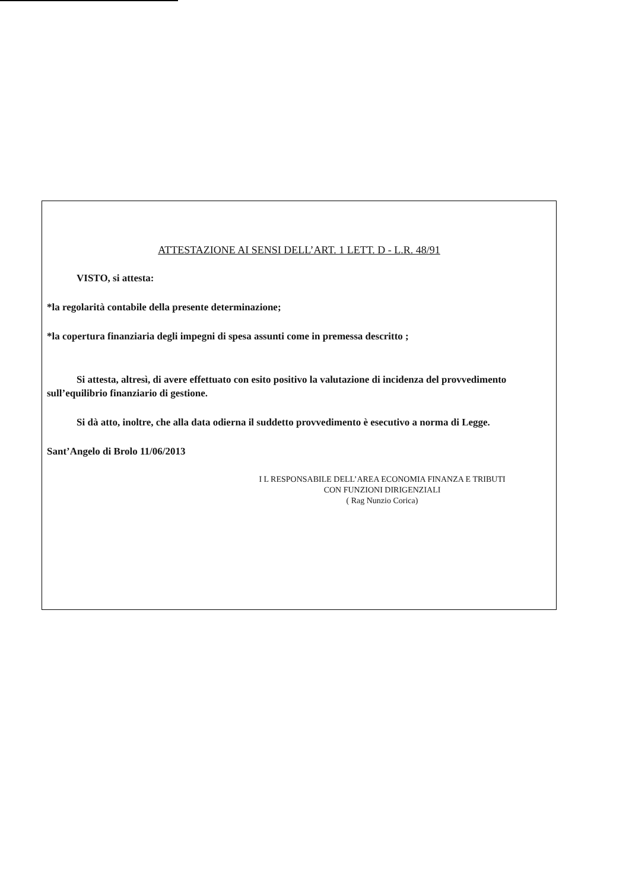ATTESTAZIONE AI SENSI DELL’ART. 1 LETT. D - L.R. 48/91
VISTO, si attesta:
*la regolarità contabile della presente determinazione;
*la copertura finanziaria degli impegni di spesa assunti come in premessa descritto ;
Si attesta, altresì, di avere effettuato con esito positivo la valutazione di incidenza del provvedimento sull’equilibrio finanziario di gestione.
Si dà atto, inoltre, che alla data odierna il suddetto provvedimento è esecutivo a norma di Legge.
Sant’Angelo di Brolo 11/06/2013
I L RESPONSABILE DELL’AREA ECONOMIA FINANZA E TRIBUTI
CON FUNZIONI DIRIGENZIALI
( Rag Nunzio Corica)